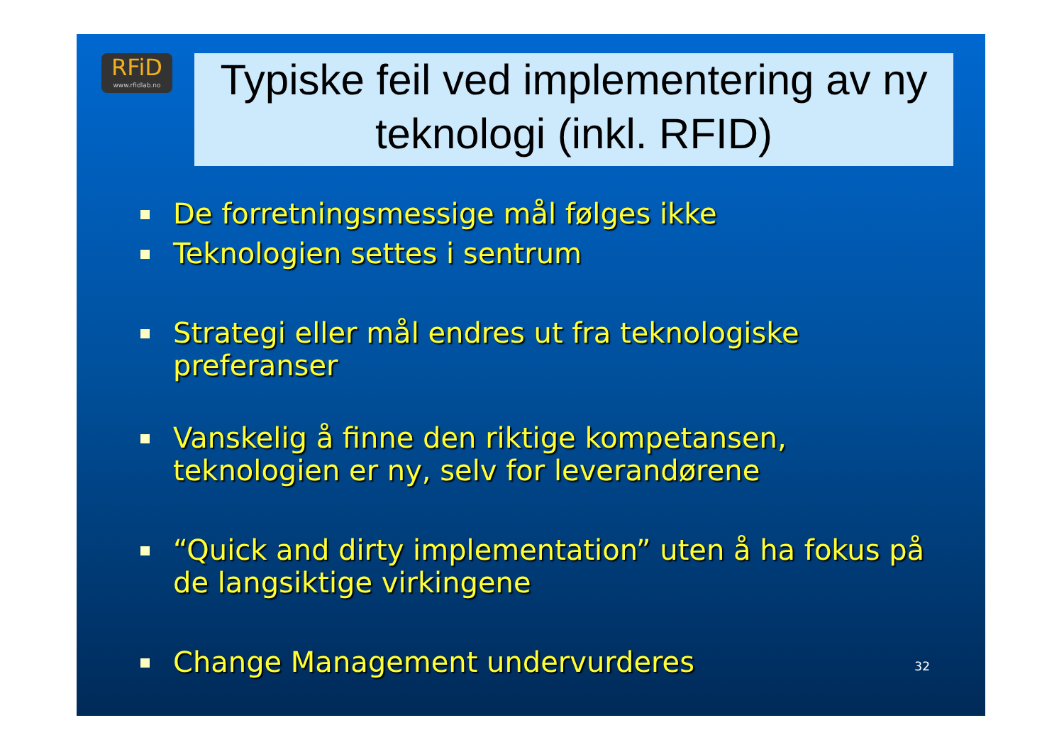RFiD
www.rfidlab.no
Typiske feil ved implementering av ny teknologi (inkl. RFID)
De forretningsmessige mål følges ikke
Teknologien settes i sentrum
Strategi eller mål endres ut fra teknologiske preferanser
Vanskelig å finne den riktige kompetansen, teknologien er ny, selv for leverandørene
“Quick and dirty implementation” uten å ha fokus på de langsiktige virkingene
Change Management undervurderes
32